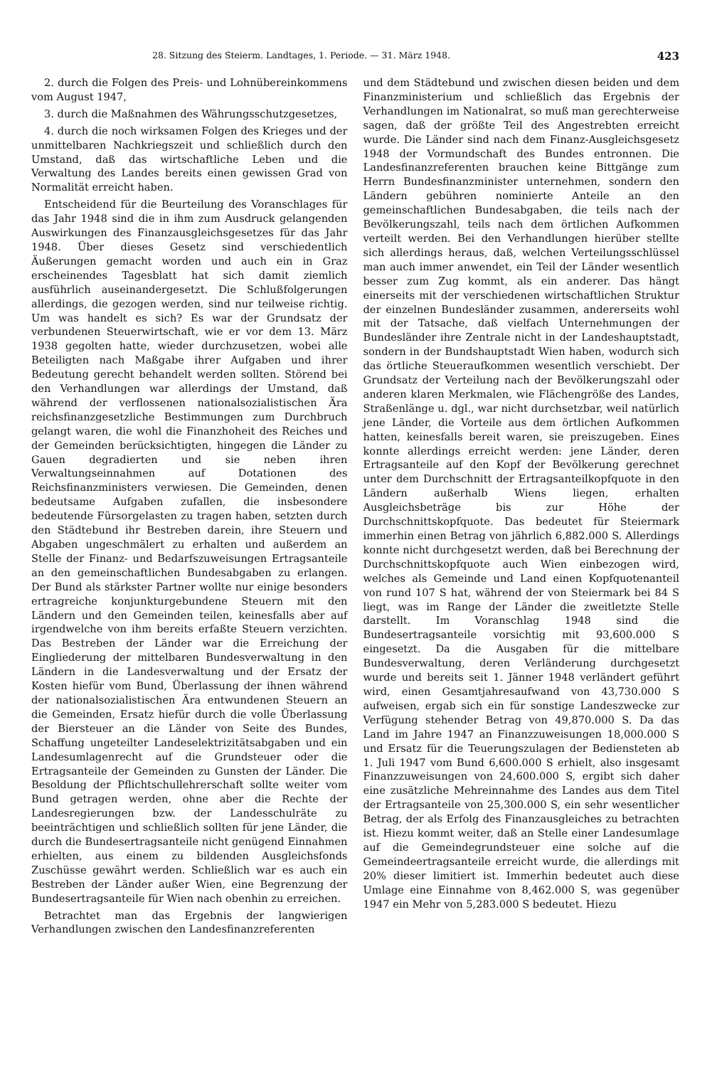28. Sitzung des Steierm. Landtages, 1. Periode. — 31. März 1948. 423
2. durch die Folgen des Preis- und Lohnübereinkommens vom August 1947,
3. durch die Maßnahmen des Währungsschutzgesetzes,
4. durch die noch wirksamen Folgen des Krieges und der unmittelbaren Nachkriegszeit und schließlich durch den Umstand, daß das wirtschaftliche Leben und die Verwaltung des Landes bereits einen gewissen Grad von Normalität erreicht haben.
Entscheidend für die Beurteilung des Voranschlages für das Jahr 1948 sind die in ihm zum Ausdruck gelangenden Auswirkungen des Finanzausgleichsgesetzes für das Jahr 1948. Über dieses Gesetz sind verschiedentlich Äußerungen gemacht worden und auch ein in Graz erscheinendes Tagesblatt hat sich damit ziemlich ausführlich auseinandergesetzt. Die Schlußfolgerungen allerdings, die gezogen werden, sind nur teilweise richtig. Um was handelt es sich? Es war der Grundsatz der verbundenen Steuerwirtschaft, wie er vor dem 13. März 1938 gegolten hatte, wieder durchzusetzen, wobei alle Beteiligten nach Maßgabe ihrer Aufgaben und ihrer Bedeutung gerecht behandelt werden sollten. Störend bei den Verhandlungen war allerdings der Umstand, daß während der verflossenen nationalsozialistischen Ära reichsfinanzgesetzliche Bestimmungen zum Durchbruch gelangt waren, die wohl die Finanzhoheit des Reiches und der Gemeinden berücksichtigten, hingegen die Länder zu Gauen degradierten und sie neben ihren Verwaltungseinnahmen auf Dotationen des Reichsfinanzministers verwiesen. Die Gemeinden, denen bedeutsame Aufgaben zufallen, die insbesondere bedeutende Fürsorgelasten zu tragen haben, setzten durch den Städtebund ihr Bestreben darein, ihre Steuern und Abgaben ungeschmälert zu erhalten und außerdem an Stelle der Finanz- und Bedarfszuweisungen Ertragsanteile an den gemeinschaftlichen Bundesabgaben zu erlangen. Der Bund als stärkster Partner wollte nur einige besonders ertragreiche konjunkturgebundene Steuern mit den Ländern und den Gemeinden teilen, keinesfalls aber auf irgendwelche von ihm bereits erfaßte Steuern verzichten. Das Bestreben der Länder war die Erreichung der Eingliederung der mittelbaren Bundesverwaltung in den Ländern in die Landesverwaltung und der Ersatz der Kosten hiefür vom Bund, Überlassung der ihnen während der nationalsozialistischen Ära entwundenen Steuern an die Gemeinden, Ersatz hiefür durch die volle Überlassung der Biersteuer an die Länder von Seite des Bundes, Schaffung ungeteilter Landeselektrizitätsabgaben und ein Landesumlagenrecht auf die Grundsteuer oder die Ertragsanteile der Gemeinden zu Gunsten der Länder. Die Besoldung der Pflichtschullehrerschaft sollte weiter vom Bund getragen werden, ohne aber die Rechte der Landesregierungen bzw. der Landesschulräte zu beeinträchtigen und schließlich sollten für jene Länder, die durch die Bundesertragsanteile nicht genügend Einnahmen erhielten, aus einem zu bildenden Ausgleichsfonds Zuschüsse gewährt werden. Schließlich war es auch ein Bestreben der Länder außer Wien, eine Begrenzung der Bundesertragsanteile für Wien nach obenhin zu erreichen.
Betrachtet man das Ergebnis der langwierigen Verhandlungen zwischen den Landesfinanzreferenten
und dem Städtebund und zwischen diesen beiden und dem Finanzministerium und schließlich das Ergebnis der Verhandlungen im Nationalrat, so muß man gerechterweise sagen, daß der größte Teil des Angestrebten erreicht wurde. Die Länder sind nach dem Finanz-Ausgleichsgesetz 1948 der Vormundschaft des Bundes entronnen. Die Landesfinanzreferenten brauchen keine Bittgänge zum Herrn Bundesfinanzminister unternehmen, sondern den Ländern gebühren nominierte Anteile an den gemeinschaftlichen Bundesabgaben, die teils nach der Bevölkerungszahl, teils nach dem örtlichen Aufkommen verteilt werden. Bei den Verhandlungen hierüber stellte sich allerdings heraus, daß, welchen Verteilungsschlüssel man auch immer anwendet, ein Teil der Länder wesentlich besser zum Zug kommt, als ein anderer. Das hängt einerseits mit der verschiedenen wirtschaftlichen Struktur der einzelnen Bundesländer zusammen, andererseits wohl mit der Tatsache, daß vielfach Unternehmungen der Bundesländer ihre Zentrale nicht in der Landeshauptstadt, sondern in der Bundshauptstadt Wien haben, wodurch sich das örtliche Steueraufkommen wesentlich verschiebt. Der Grundsatz der Verteilung nach der Bevölkerungszahl oder anderen klaren Merkmalen, wie Flächengröße des Landes, Straßenlänge u. dgl., war nicht durchsetzbar, weil natürlich jene Länder, die Vorteile aus dem örtlichen Aufkommen hatten, keinesfalls bereit waren, sie preiszugeben. Eines konnte allerdings erreicht werden: jene Länder, deren Ertragsanteile auf den Kopf der Bevölkerung gerechnet unter dem Durchschnitt der Ertragsanteilkopfquote in den Ländern außerhalb Wiens liegen, erhalten Ausgleichsbeträge bis zur Höhe der Durchschnittskopfquote. Das bedeutet für Steiermark immerhin einen Betrag von jährlich 6,882.000 S. Allerdings konnte nicht durchgesetzt werden, daß bei Berechnung der Durchschnittskopfquote auch Wien einbezogen wird, welches als Gemeinde und Land einen Kopfquotenanteil von rund 107 S hat, während der von Steiermark bei 84 S liegt, was im Range der Länder die zweitletzte Stelle darstellt. Im Voranschlag 1948 sind die Bundesertragsanteile vorsichtig mit 93,600.000 S eingesetzt. Da die Ausgaben für die mittelbare Bundesverwaltung, deren Verländerung durchgesetzt wurde und bereits seit 1. Jänner 1948 verländert geführt wird, einen Gesamtjahresaufwand von 43,730.000 S aufweisen, ergab sich ein für sonstige Landeszwecke zur Verfügung stehender Betrag von 49,870.000 S. Da das Land im Jahre 1947 an Finanzzuweisungen 18,000.000 S und Ersatz für die Teuerungszulagen der Bediensteten ab 1. Juli 1947 vom Bund 6,600.000 S erhielt, also insgesamt Finanzzuweisungen von 24,600.000 S, ergibt sich daher eine zusätzliche Mehreinnahme des Landes aus dem Titel der Ertragsanteile von 25,300.000 S, ein sehr wesentlicher Betrag, der als Erfolg des Finanzausgleiches zu betrachten ist. Hiezu kommt weiter, daß an Stelle einer Landesumlage auf die Gemeindegrundsteuer eine solche auf die Gemeindeertragsanteile erreicht wurde, die allerdings mit 20% dieser limitiert ist. Immerhin bedeutet auch diese Umlage eine Einnahme von 8,462.000 S, was gegenüber 1947 ein Mehr von 5,283.000 S bedeutet. Hiezu